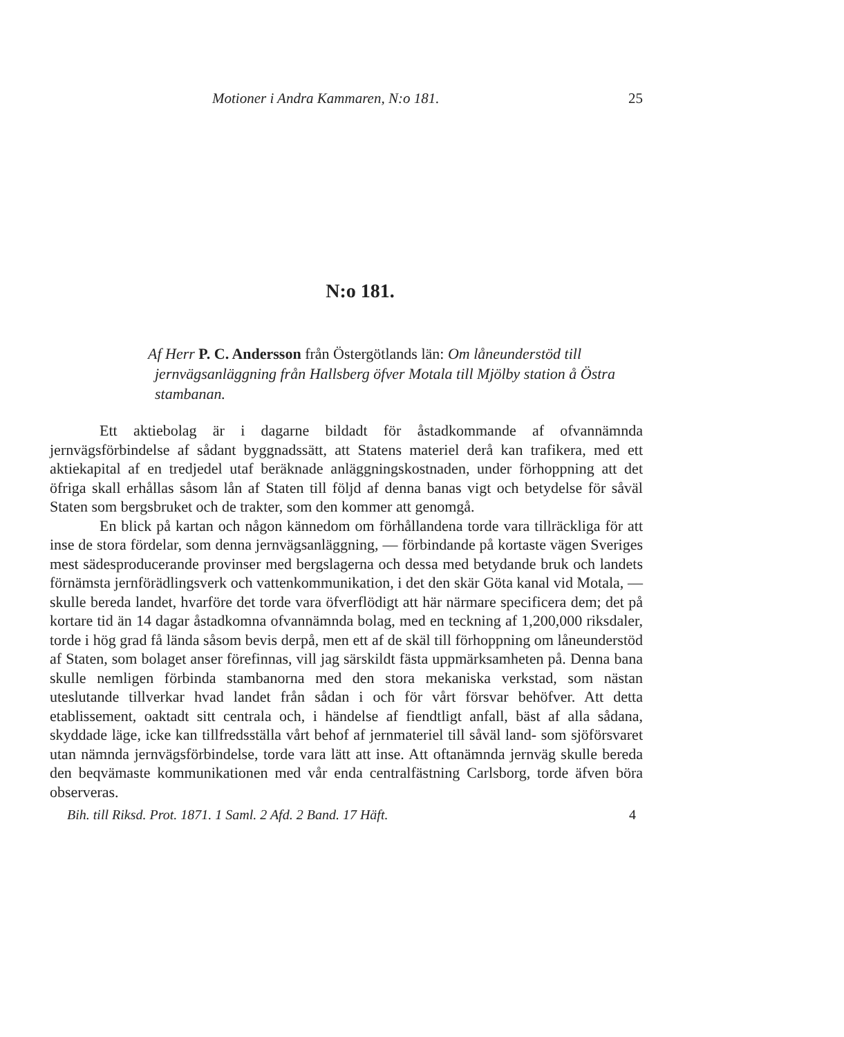Motioner i Andra Kammaren, N:o 181. 25
N:o 181.
Af Herr P. C. Andersson från Östergötlands län: Om låneunderstöd till jernvägsanläggning från Hallsberg öfver Motala till Mjölby station å Östra stambanan.
Ett aktiebolag är i dagarne bildadt för åstadkommande af ofvannämnda jernvägsförbindelse af sådant byggnadssätt, att Statens materiel derå kan trafikera, med ett aktiekapital af en tredjedel utaf beräknade anläggningskostnaden, under förhoppning att det öfriga skall erhållas såsom lån af Staten till följd af denna banas vigt och betydelse för såväl Staten som bergsbruket och de trakter, som den kommer att genomgå.
En blick på kartan och någon kännedom om förhållandena torde vara tillräckliga för att inse de stora fördelar, som denna jernvägsanläggning, — förbindande på kortaste vägen Sveriges mest sädesproducerande provinser med bergslagerna och dessa med betydande bruk och landets förnämsta jernförädlingsverk och vattenkommunikation, i det den skär Göta kanal vid Motala, — skulle bereda landet, hvarföre det torde vara öfverflödigt att här närmare specificera dem; det på kortare tid än 14 dagar åstadkomna ofvannämnda bolag, med en teckning af 1,200,000 riksdaler, torde i hög grad få lända såsom bevis derpå, men ett af de skäl till förhoppning om låneunderstöd af Staten, som bolaget anser förefinnas, vill jag särskildt fästa uppmärksamheten på. Denna bana skulle nemligen förbinda stambanorna med den stora mekaniska verkstad, som nästan uteslutande tillverkar hvad landet från sådan i och för vårt försvar behöfver. Att detta etablissement, oaktadt sitt centrala och, i händelse af fiendtligt anfall, bäst af alla sådana, skyddade läge, icke kan tillfredsställa vårt behof af jernmateriel till såväl land- som sjöförsvaret utan nämnda jernvägsförbindelse, torde vara lätt att inse. Att oftanämnda jernväg skulle bereda den beqvämaste kommunikationen med vår enda centralfästning Carlsborg, torde äfven böra observeras.
Bih. till Riksd. Prot. 1871. 1 Saml. 2 Afd. 2 Band. 17 Häft. 4